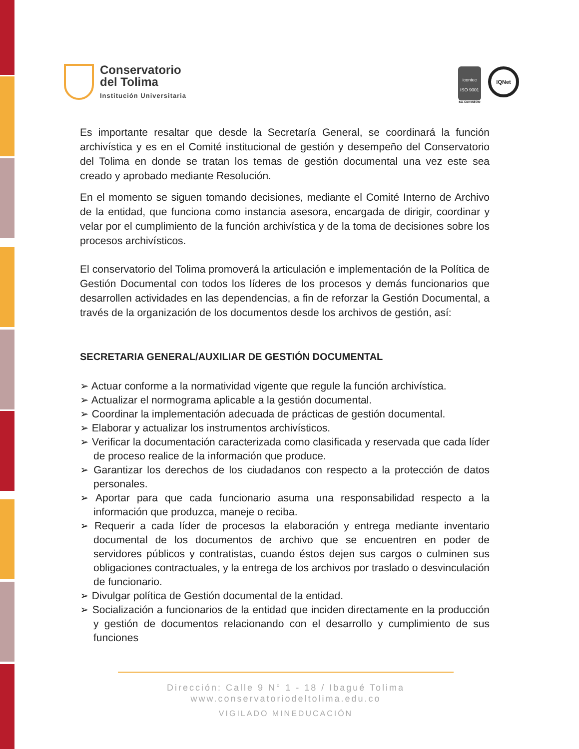Conservatorio
del Tolima
Institución Universitaria
icontec
ISO 9001
SG-CER568000
IQNet
Es importante resaltar que desde la Secretaría General, se coordinará la función archivística y es en el Comité institucional de gestión y desempeño del Conservatorio del Tolima en donde se tratan los temas de gestión documental una vez este sea creado y aprobado mediante Resolución.
En el momento se siguen tomando decisiones, mediante el Comité Interno de Archivo de la entidad, que funciona como instancia asesora, encargada de dirigir, coordinar y velar por el cumplimiento de la función archivística y de la toma de decisiones sobre los procesos archivísticos.
El conservatorio del Tolima promoverá la articulación e implementación de la Política de Gestión Documental con todos los líderes de los procesos y demás funcionarios que desarrollen actividades en las dependencias, a fin de reforzar la Gestión Documental, a través de la organización de los documentos desde los archivos de gestión, así:
SECRETARIA GENERAL/AUXILIAR DE GESTIÓN DOCUMENTAL
➢ Actuar conforme a la normatividad vigente que regule la función archivística.
➢ Actualizar el normograma aplicable a la gestión documental.
➢ Coordinar la implementación adecuada de prácticas de gestión documental.
➢ Elaborar y actualizar los instrumentos archivísticos.
➢ Verificar la documentación caracterizada como clasificada y reservada que cada líder de proceso realice de la información que produce.
➢ Garantizar los derechos de los ciudadanos con respecto a la protección de datos personales.
➢ Aportar para que cada funcionario asuma una responsabilidad respecto a la información que produzca, maneje o reciba.
➢ Requerir a cada líder de procesos la elaboración y entrega mediante inventario documental de los documentos de archivo que se encuentren en poder de servidores públicos y contratistas, cuando éstos dejen sus cargos o culminen sus obligaciones contractuales, y la entrega de los archivos por traslado o desvinculación de funcionario.
➢ Divulgar política de Gestión documental de la entidad.
➢ Socialización a funcionarios de la entidad que inciden directamente en la producción y gestión de documentos relacionando con el desarrollo y cumplimiento de sus funciones
Dirección: Calle 9 N° 1 - 18 / Ibagué Tolima
www.conservatoriodeltolima.edu.co
VIGILADO MINEDUCACIÓN